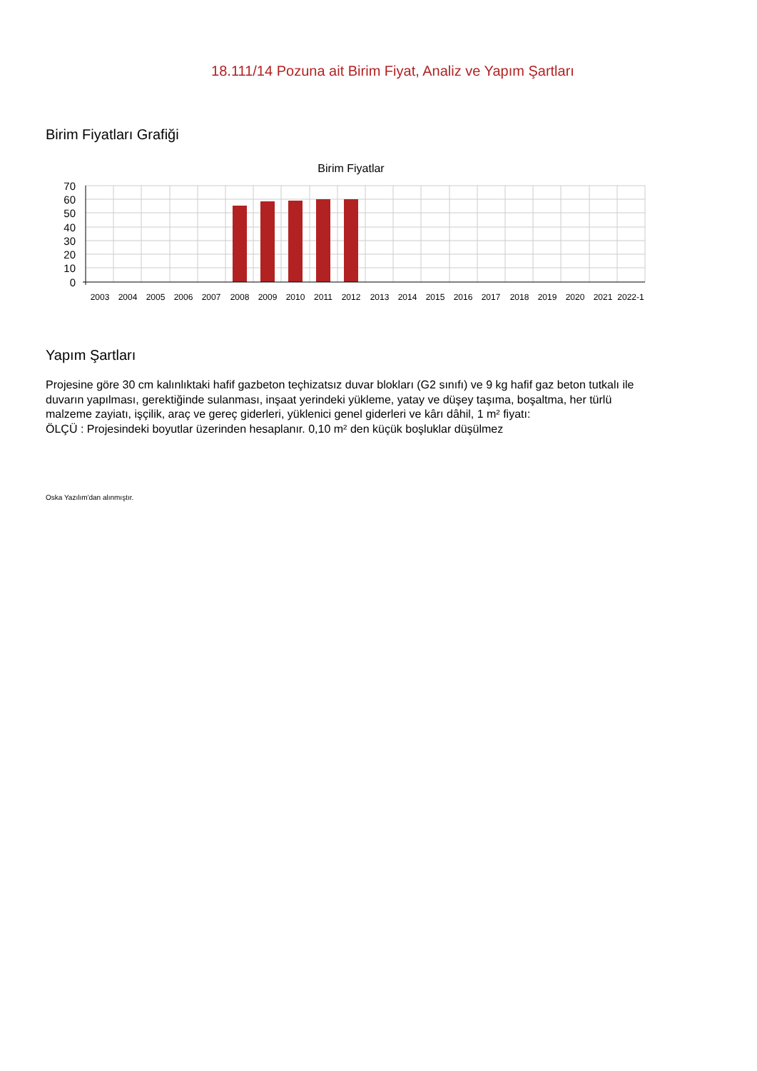18.111/14 Pozuna ait Birim Fiyat, Analiz ve Yapım Şartları
Birim Fiyatları Grafiği
Birim Fiyatlar
70
60
50
40
30
20
10
0
2003
2004
2005
2006
2007
2008
2009
2010
2011
2012
2013
2014
2015
2016
2017
2018
2019
2020
2021
2022-1
Yapım Şartları
Projesine göre 30 cm kalınlıktaki hafif gazbeton teçhizatsız duvar blokları (G2 sınıfı) ve 9 kg hafif gaz beton tutkalı ile duvarın yapılması, gerektiğinde sulanması, inşaat yerindeki yükleme, yatay ve düşey taşıma, boşaltma, her türlü malzeme zayiatı, işçilik, araç ve gereç giderleri, yüklenici genel giderleri ve kârı dâhil, 1 m² fiyatı:
ÖLÇÜ : Projesindeki boyutlar üzerinden hesaplanır. 0,10 m² den küçük boşluklar düşülmez
Oska Yazılım'dan alınmıştır.